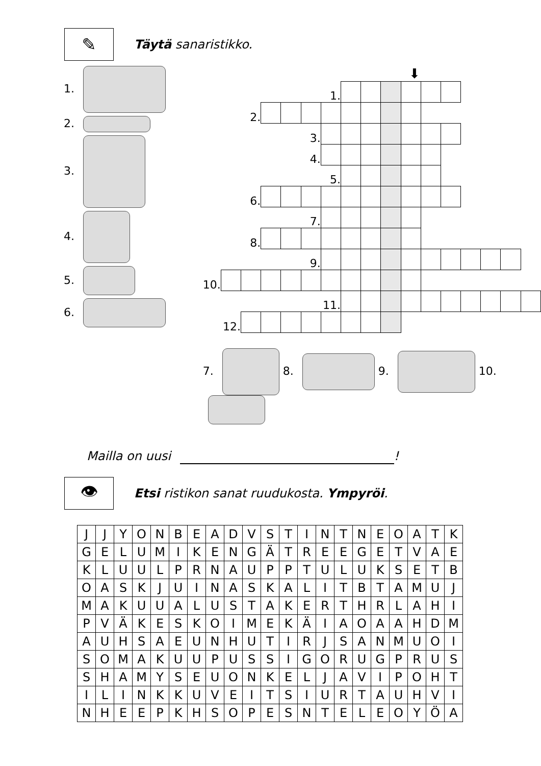✎
Täytä sanaristikko.
1.
2.
3.
4.
5.
6.
⬇
| 1. | | | | | | | | | | | | | | | | |
| 2. | | | | | | | | | | | | | | | | |
| 3. | | | | | | | | | | | | | | | | |
| 4. | | | | | | | | | | | | | | | | |
| 5. | | | | | | | | | | | | | | | | |
| 6. | | | | | | | | | | | | | | | | |
| 7. | | | | | | | | | | | | | | | | |
| 8. | | | | | | | | | | | | | | | | |
| 9. | | | | | | | | | | | | | | | | |
| 10. | | | | | | | | | | | | | | | | |
| 11. | | | | | | | | | | | | | | | | |
| 12. | | | | | | | | | | | | | | | | |
7. 8. 9. 10.
Mailla on uusi !
👁
Etsi ristikon sanat ruudukosta. Ympyröi.
| J | J | Y | O | N | B | E | A | D | V | S | T | I | N | T | N | E | O | A | T | K |
| G | E | L | U | M | I | K | E | N | G | Ä | T | R | E | E | G | E | T | V | A | E |
| K | L | U | U | L | P | R | N | A | U | P | P | T | U | L | U | K | S | E | T | B |
| O | A | S | K | J | U | I | N | A | S | K | A | L | I | T | B | T | A | M | U | J |
| M | A | K | U | U | A | L | U | S | T | A | K | E | R | T | H | R | L | A | H | I |
| P | V | Ä | K | E | S | K | O | I | M | E | K | Ä | I | A | O | A | A | H | D | M |
| A | U | H | S | A | E | U | N | H | U | T | I | R | J | S | A | N | M | U | O | I |
| S | O | M | A | K | U | U | P | U | S | S | I | G | O | R | U | G | P | R | U | S |
| S | H | A | M | Y | S | E | U | O | N | K | E | L | J | A | V | I | P | O | H | T |
| I | L | I | N | K | K | U | V | E | I | T | S | I | U | R | T | A | U | H | V | I |
| N | H | E | E | P | K | H | S | O | P | E | S | N | T | E | L | E | O | Y | Ö | A |